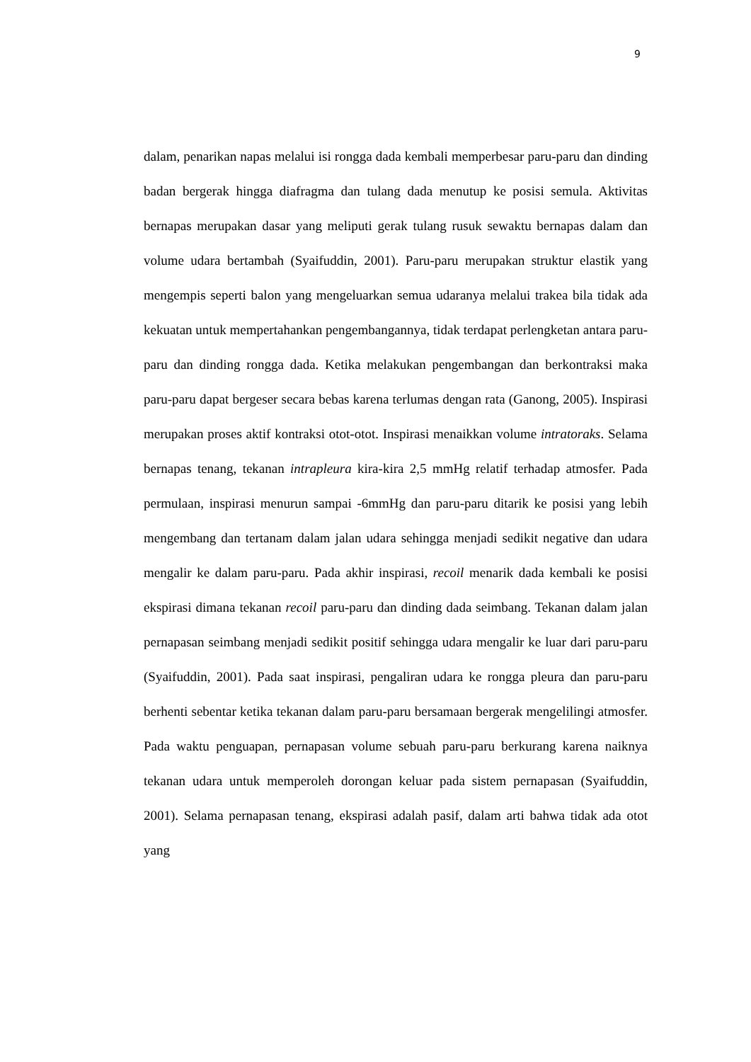9
dalam, penarikan napas melalui isi rongga dada kembali memperbesar paru-paru dan dinding badan bergerak hingga diafragma dan tulang dada menutup ke posisi semula. Aktivitas bernapas merupakan dasar yang meliputi gerak tulang rusuk sewaktu bernapas dalam dan volume udara bertambah (Syaifuddin, 2001). Paru-paru merupakan struktur elastik yang mengempis seperti balon yang mengeluarkan semua udaranya melalui trakea bila tidak ada kekuatan untuk mempertahankan pengembangannya, tidak terdapat perlengketan antara paru-paru dan dinding rongga dada. Ketika melakukan pengembangan dan berkontraksi maka paru-paru dapat bergeser secara bebas karena terlumas dengan rata (Ganong, 2005). Inspirasi merupakan proses aktif kontraksi otot-otot. Inspirasi menaikkan volume intratoraks. Selama bernapas tenang, tekanan intrapleura kira-kira 2,5 mmHg relatif terhadap atmosfer. Pada permulaan, inspirasi menurun sampai -6mmHg dan paru-paru ditarik ke posisi yang lebih mengembang dan tertanam dalam jalan udara sehingga menjadi sedikit negative dan udara mengalir ke dalam paru-paru. Pada akhir inspirasi, recoil menarik dada kembali ke posisi ekspirasi dimana tekanan recoil paru-paru dan dinding dada seimbang. Tekanan dalam jalan pernapasan seimbang menjadi sedikit positif sehingga udara mengalir ke luar dari paru-paru (Syaifuddin, 2001). Pada saat inspirasi, pengaliran udara ke rongga pleura dan paru-paru berhenti sebentar ketika tekanan dalam paru-paru bersamaan bergerak mengelilingi atmosfer. Pada waktu penguapan, pernapasan volume sebuah paru-paru berkurang karena naiknya tekanan udara untuk memperoleh dorongan keluar pada sistem pernapasan (Syaifuddin, 2001). Selama pernapasan tenang, ekspirasi adalah pasif, dalam arti bahwa tidak ada otot yang